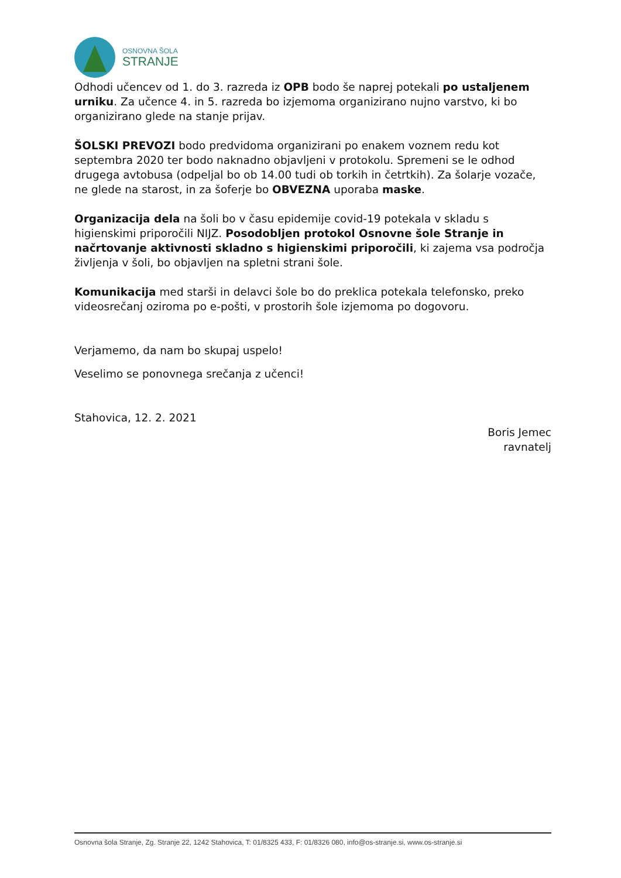OSNOVNA ŠOLA
STRANJE
Odhodi učencev od 1. do 3. razreda iz OPB bodo še naprej potekali po ustaljenem urniku. Za učence 4. in 5. razreda bo izjemoma organizirano nujno varstvo, ki bo organizirano glede na stanje prijav.
ŠOLSKI PREVOZI bodo predvidoma organizirani po enakem voznem redu kot septembra 2020 ter bodo naknadno objavljeni v protokolu. Spremeni se le odhod drugega avtobusa (odpeljal bo ob 14.00 tudi ob torkih in četrtkih). Za šolarje vozače, ne glede na starost, in za šoferje bo OBVEZNA uporaba maske.
Organizacija dela na šoli bo v času epidemije covid-19 potekala v skladu s higienskimi priporočili NIJZ. Posodobljen protokol Osnovne šole Stranje in načrtovanje aktivnosti skladno s higienskimi priporočili, ki zajema vsa področja življenja v šoli, bo objavljen na spletni strani šole.
Komunikacija med starši in delavci šole bo do preklica potekala telefonsko, preko videosrečanj oziroma po e-pošti, v prostorih šole izjemoma po dogovoru.
Verjamemo, da nam bo skupaj uspelo!
Veselimo se ponovnega srečanja z učenci!
Stahovica, 12. 2. 2021
Boris Jemec
ravnatelj
Osnovna šola Stranje, Zg. Stranje 22, 1242 Stahovica, T: 01/8325 433, F: 01/8326 080, info@os-stranje.si, www.os-stranje.si